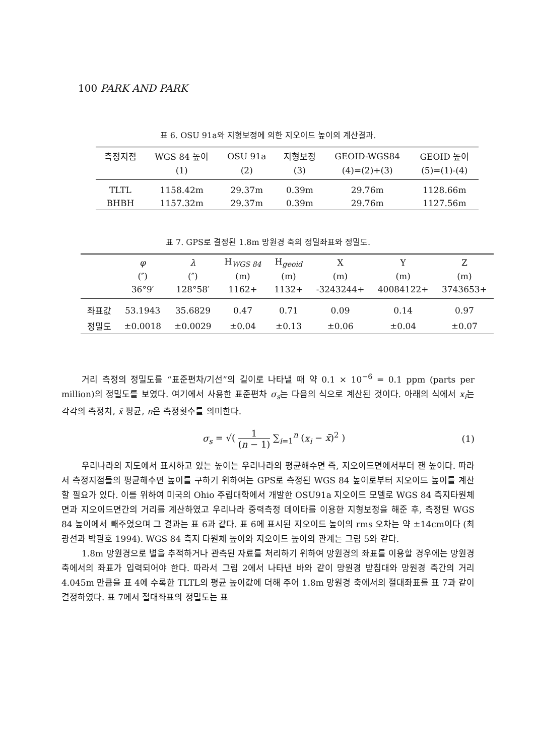100 PARK AND PARK
표 6. OSU 91a와 지형보정에 의한 지오이드 높이의 계산결과.
| 측정지점 | WGS 84 높이 | OSU 91a | 지형보정 | GEOID-WGS84 | GEOID 높이 |
| --- | --- | --- | --- | --- | --- |
| | (1) | (2) | (3) | (4)=(2)+(3) | (5)=(1)-(4) |
| TLTL | 1158.42m | 29.37m | 0.39m | 29.76m | 1128.66m |
| BHBH | 1157.32m | 29.37m | 0.39m | 29.76m | 1127.56m |
표 7. GPS로 결정된 1.8m 망원경 축의 정밀좌표와 정밀도.
| | φ | λ | H<sub>WGS 84</sub> | H<sub>geoid</sub> | X | Y | Z |
| --- | --- | --- | --- | --- | --- | --- | --- |
| | (″) | (″) | (m) | (m) | (m) | (m) | (m) |
| | 36°9′ | 128°58′ | 1162+ | 1132+ | -3243244+ | 40084122+ | 3743653+ |
| 좌표값 | 53.1943 | 35.6829 | 0.47 | 0.71 | 0.09 | 0.14 | 0.97 |
| 정밀도 | ±0.0018 | ±0.0029 | ±0.04 | ±0.13 | ±0.06 | ±0.04 | ±0.07 |
거리 측정의 정밀도를 “표준편차/기선”의 길이로 나타낼 때 약 0.1 × 10<sup>−6</sup> = 0.1 ppm (parts per million)의 정밀도를 보였다. 여기에서 사용한 표준편차 σ<sub>s</sub>는 다음의 식으로 계산된 것이다. 아래의 식에서 x<sub>i</sub>는 각각의 측정치, x̄ 평균, n은 측정횟수를 의미한다.
σ<sub>s</sub> = √( 1 (n − 1) ∑<sub>i=1</sub><sup>n</sup> (x<sub>i</sub> − x̄)<sup>2</sup> ) (1)
우리나라의 지도에서 표시하고 있는 높이는 우리나라의 평균해수면 즉, 지오이드면에서부터 잰 높이다. 따라서 측정지점들의 평균해수면 높이를 구하기 위하여는 GPS로 측정된 WGS 84 높이로부터 지오이드 높이를 계산할 필요가 있다. 이를 위하여 미국의 Ohio 주립대학에서 개발한 OSU91a 지오이드 모델로 WGS 84 측지타원체면과 지오이드면간의 거리를 계산하였고 우리나라 중력측정 데이타를 이용한 지형보정을 해준 후, 측정된 WGS 84 높이에서 빼주었으며 그 결과는 표 6과 같다. 표 6에 표시된 지오이드 높이의 rms 오차는 약 ±14cm이다 (최광선과 박필호 1994). WGS 84 측지 타원체 높이와 지오이드 높이의 관계는 그림 5와 같다.
1.8m 망원경으로 별을 추적하거나 관측된 자료를 처리하기 위하여 망원경의 좌표를 이용할 경우에는 망원경 축에서의 좌표가 입력되어야 한다. 따라서 그림 2에서 나타낸 바와 같이 망원경 받침대와 망원경 축간의 거리 4.045m 만큼을 표 4에 수록한 TLTL의 평균 높이값에 더해 주어 1.8m 망원경 축에서의 절대좌표를 표 7과 같이 결정하였다. 표 7에서 절대좌표의 정밀도는 표